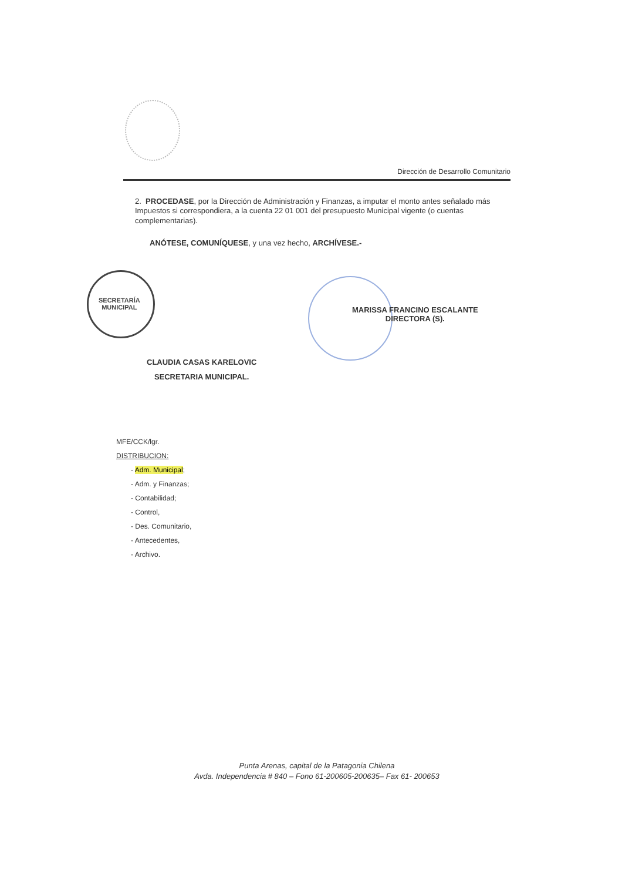Dirección de Desarrollo Comunitario
2. PROCEDASE, por la Dirección de Administración y Finanzas, a imputar el monto antes señalado más Impuestos si correspondiera, a la cuenta 22 01 001 del presupuesto Municipal vigente (o cuentas complementarias).
ANÓTESE, COMUNÍQUESE, y una vez hecho, ARCHÍVESE.-
SECRETARÍA
MUNICIPAL
MARISSA FRANCINO ESCALANTE
DIRECTORA (S).
CLAUDIA CASAS KARELOVIC
SECRETARIA MUNICIPAL.
MFE/CCK/lgr.
DISTRIBUCION:
- Adm. Municipal;
- Adm. y Finanzas;
- Contabilidad;
- Control,
- Des. Comunitario,
- Antecedentes,
- Archivo.
Punta Arenas, capital de la Patagonia Chilena
Avda. Independencia # 840 – Fono 61-200605-200635– Fax 61- 200653